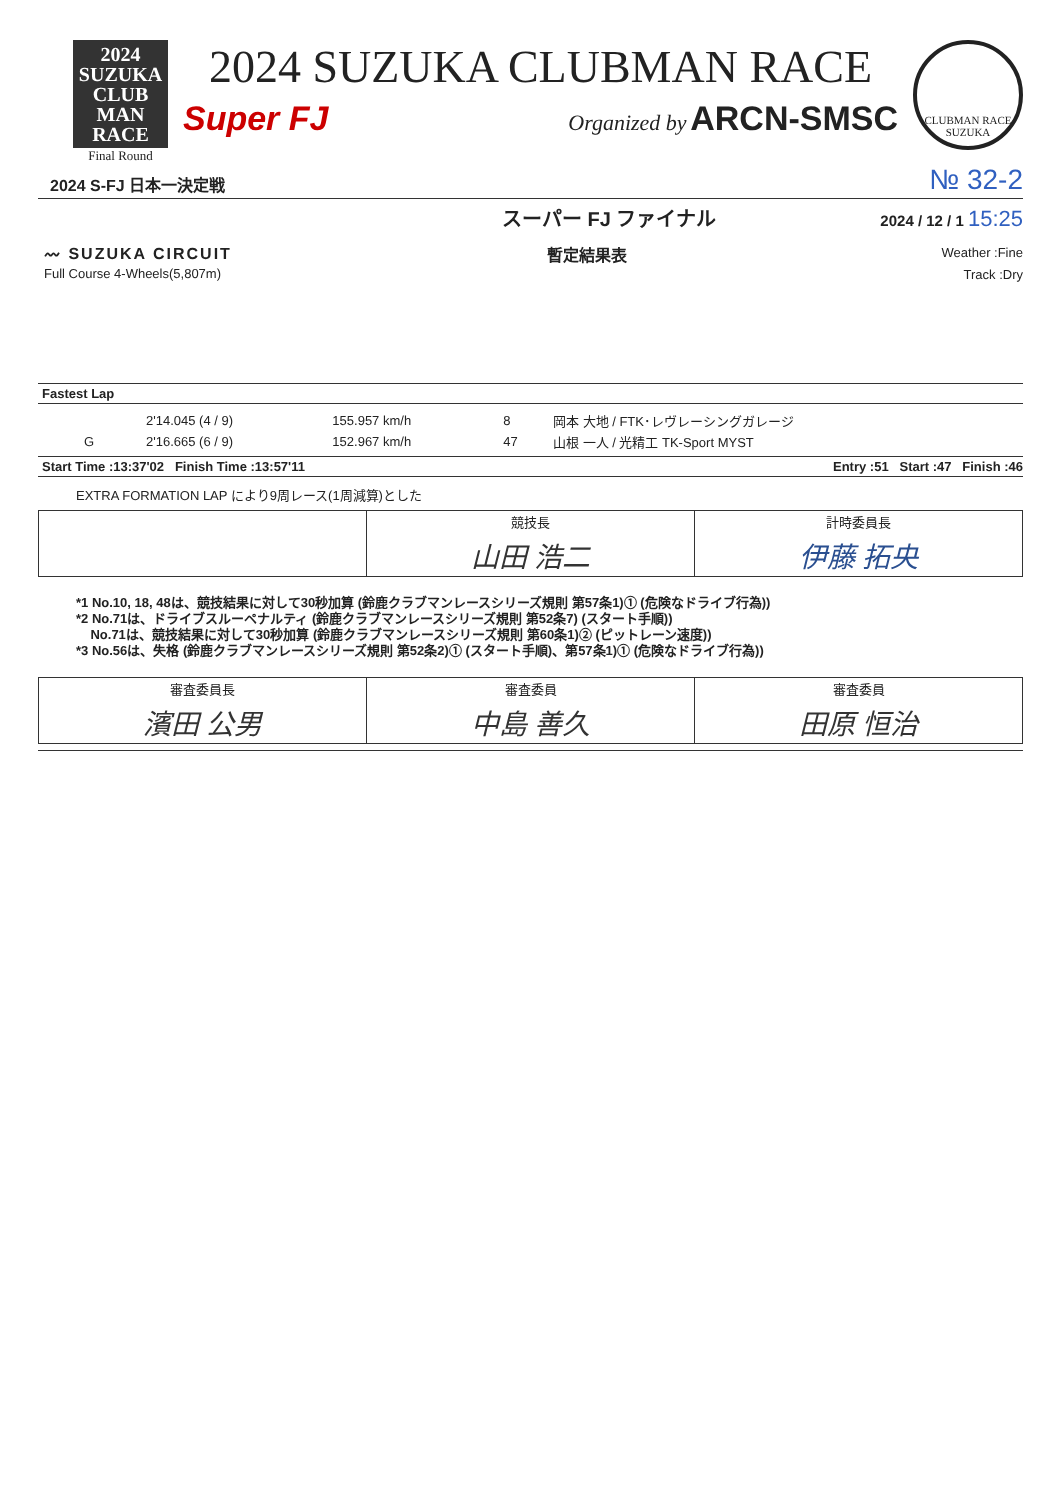2024 SUZUKA
CLUB
MAN
RACE
Final Round
2024 SUZUKA CLUBMAN RACE
Super FJ Organized by ARCN-SMSC
CLUBMAN RACE SUZUKA
2024 S-FJ 日本一決定戦 № 32-2
スーパー FJ ファイナル 2024 / 12 / 1 15:25
〰 SUZUKA CIRCUIT
Full Course 4-Wheels(5,807m)
暫定結果表
Weather :Fine
Track :Dry
Fastest Lap
| | 2'14.045 (4 / 9) | 155.957 km/h | 8 | 岡本 大地 / FTK･レヴレーシングガレージ |
| G | 2'16.665 (6 / 9) | 152.967 km/h | 47 | 山根 一人 / 光精工 TK-Sport MYST |
Start Time :13:37'02 Finish Time :13:57'11 Entry :51 Start :47 Finish :46
EXTRA FORMATION LAP により9周レース(1周減算)とした
| | 競技長 山田 浩二 | 計時委員長 伊藤 拓央 |
*1 No.10, 18, 48は、競技結果に対して30秒加算 (鈴鹿クラブマンレースシリーズ規則 第57条1)① (危険なドライブ行為))
*2 No.71は、ドライブスルーペナルティ (鈴鹿クラブマンレースシリーズ規則 第52条7) (スタート手順))
No.71は、競技結果に対して30秒加算 (鈴鹿クラブマンレースシリーズ規則 第60条1)② (ピットレーン速度))
*3 No.56は、失格 (鈴鹿クラブマンレースシリーズ規則 第52条2)① (スタート手順)、第57条1)① (危険なドライブ行為))
| 審査委員長 濱田 公男 | 審査委員 中島 善久 | 審査委員 田原 恒治 |